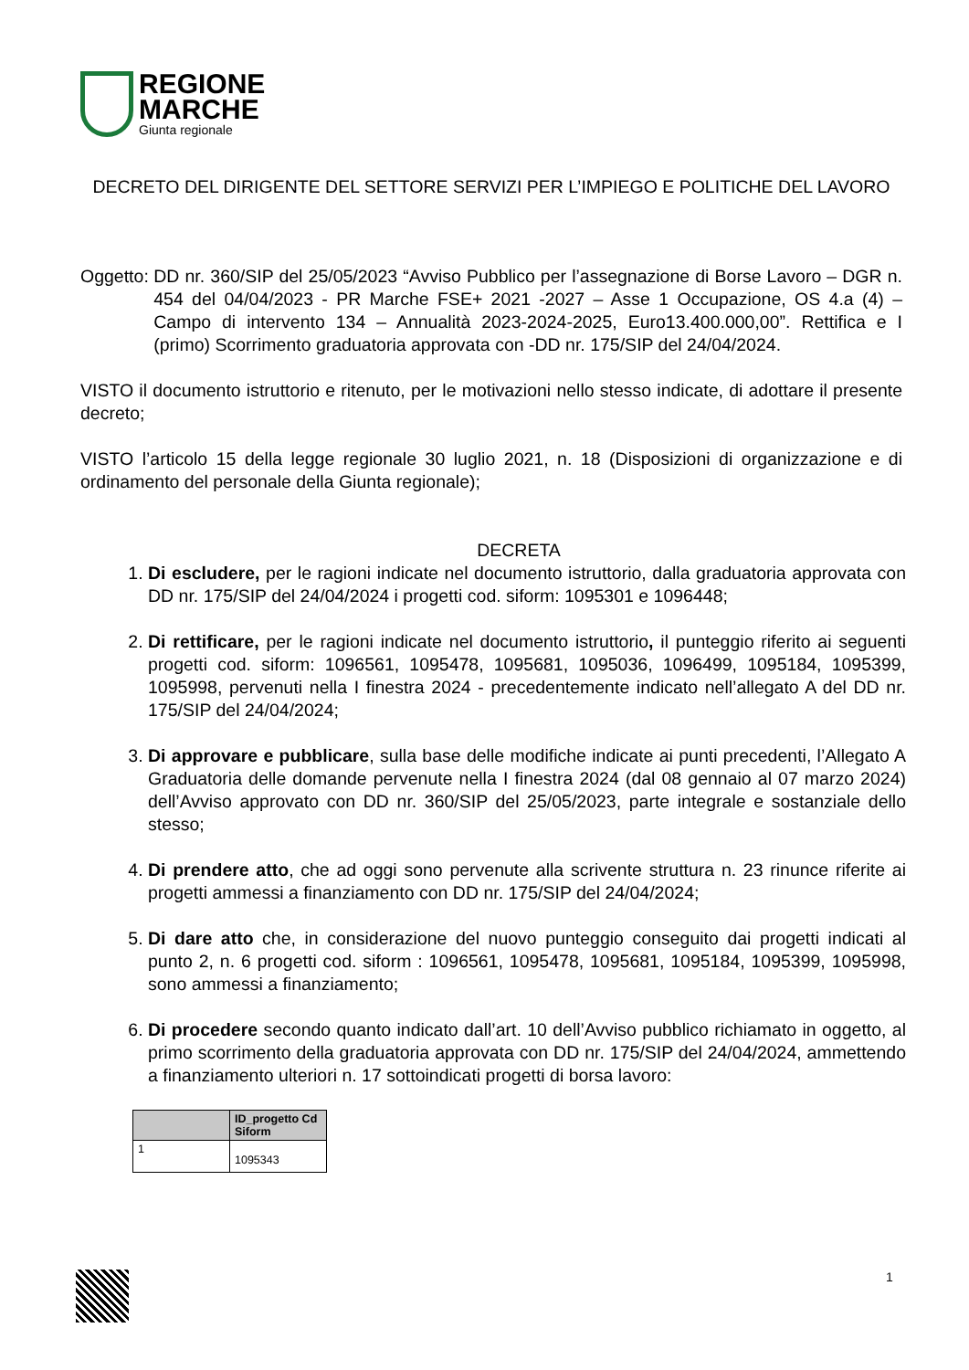REGIONE
MARCHE
Giunta regionale
DECRETO DEL DIRIGENTE DEL SETTORE SERVIZI PER L’IMPIEGO E POLITICHE DEL LAVORO
Oggetto: DD nr. 360/SIP del 25/05/2023 “Avviso Pubblico per l’assegnazione di Borse Lavoro – DGR n. 454 del 04/04/2023 - PR Marche FSE+ 2021 -2027 – Asse 1 Occupazione, OS 4.a (4) – Campo di intervento 134 – Annualità 2023-2024-2025, Euro13.400.000,00”. Rettifica e I (primo) Scorrimento graduatoria approvata con -DD nr. 175/SIP del 24/04/2024.
VISTO il documento istruttorio e ritenuto, per le motivazioni nello stesso indicate, di adottare il presente decreto;
VISTO l’articolo 15 della legge regionale 30 luglio 2021, n. 18 (Disposizioni di organizzazione e di ordinamento del personale della Giunta regionale);
DECRETA
1. Di escludere, per le ragioni indicate nel documento istruttorio, dalla graduatoria approvata con DD nr. 175/SIP del 24/04/2024 i progetti cod. siform: 1095301 e 1096448;
2. Di rettificare, per le ragioni indicate nel documento istruttorio, il punteggio riferito ai seguenti progetti cod. siform: 1096561, 1095478, 1095681, 1095036, 1096499, 1095184, 1095399, 1095998, pervenuti nella I finestra 2024 - precedentemente indicato nell’allegato A del DD nr. 175/SIP del 24/04/2024;
3. Di approvare e pubblicare, sulla base delle modifiche indicate ai punti precedenti, l’Allegato A Graduatoria delle domande pervenute nella I finestra 2024 (dal 08 gennaio al 07 marzo 2024) dell’Avviso approvato con DD nr. 360/SIP del 25/05/2023, parte integrale e sostanziale dello stesso;
4. Di prendere atto, che ad oggi sono pervenute alla scrivente struttura n. 23 rinunce riferite ai progetti ammessi a finanziamento con DD nr. 175/SIP del 24/04/2024;
5. Di dare atto che, in considerazione del nuovo punteggio conseguito dai progetti indicati al punto 2, n. 6 progetti cod. siform : 1096561, 1095478, 1095681, 1095184, 1095399, 1095998, sono ammessi a finanziamento;
6. Di procedere secondo quanto indicato dall’art. 10 dell’Avviso pubblico richiamato in oggetto, al primo scorrimento della graduatoria approvata con DD nr. 175/SIP del 24/04/2024, ammettendo a finanziamento ulteriori n. 17 sottoindicati progetti di borsa lavoro:
| | ID_progetto Cd Siform |
| --- | --- |
| 1 | 1095343 |
1